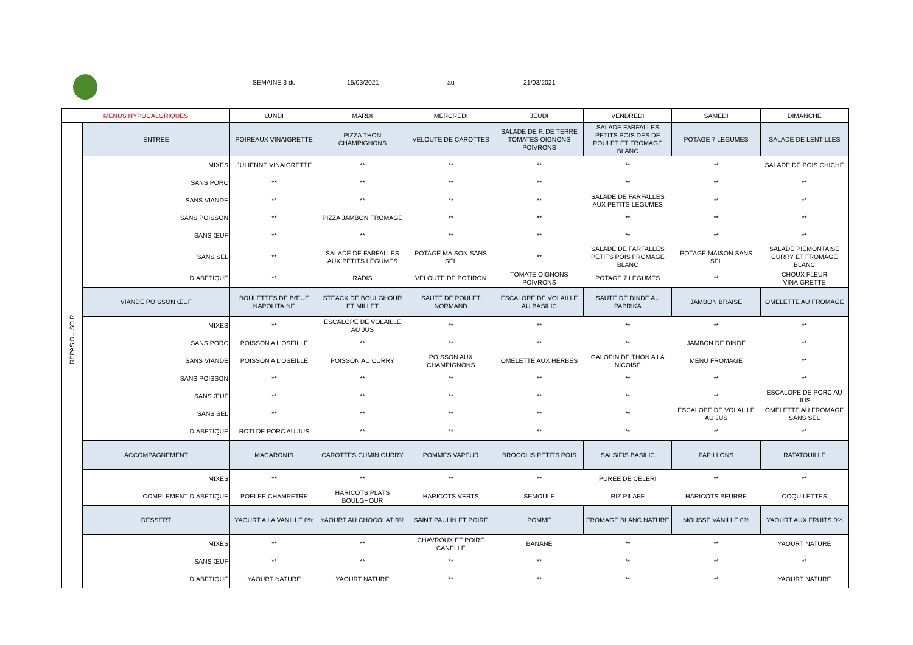SEMAINE 3 du 15/03/2021 au 21/03/2021
| MENUS HYPOCALORIQUES | | LUNDI | MARDI | MERCREDI | JEUDI | VENDREDI | SAMEDI | DIMANCHE |
| --- | --- | --- | --- | --- | --- | --- | --- | --- |
| REPAS DU SOIR | ENTREE | POIREAUX VINAIGRETTE | PIZZA THON CHAMPIGNONS | VELOUTE DE CAROTTES | SALADE DE P. DE TERRE TOMATES OIGNONS POIVRONS | SALADE FARFALLES PETITS POIS DES DE POULET ET FROMAGE BLANC | POTAGE 7 LEGUMES | SALADE DE LENTILLES |
| | MIXES | JULIENNE VINAIGRETTE | ** | ** | ** | ** | ** | SALADE DE POIS CHICHE |
| | SANS PORC | ** | ** | ** | ** | ** | ** | ** |
| | SANS VIANDE | ** | ** | ** | ** | SALADE DE FARFALLES AUX PETITS LEGUMES | ** | ** |
| | SANS POISSON | ** | PIZZA JAMBON FROMAGE | ** | ** | ** | ** | ** |
| | SANS ŒUF | ** | ** | ** | ** | ** | ** | ** |
| | SANS SEL | ** | SALADE DE FARFALLES AUX PETITS LEGUMES | POTAGE MAISON SANS SEL | ** | SALADE DE FARFALLES PETITS POIS FROMAGE BLANC | POTAGE MAISON SANS SEL | SALADE PIEMONTAISE CURRY ET FROMAGE BLANC |
| | DIABETIQUE | ** | RADIS | VELOUTE DE POTIRON | TOMATE OIGNONS POIVRONS | POTAGE 7 LEGUMES | ** | CHOUX FLEUR VINAIGRETTE |
| | VIANDE POISSON ŒUF | BOULETTES DE BŒUF NAPOLITAINE | STEACK DE BOULGHOUR ET MILLET | SAUTE DE POULET NORMAND | ESCALOPE DE VOLAILLE AU BASILIC | SAUTE DE DINDE AU PAPRIKA | JAMBON BRAISE | OMELETTE AU FROMAGE |
| | MIXES | ** | ESCALOPE DE VOLAILLE AU JUS | ** | ** | ** | ** | ** |
| | SANS PORC | POISSON A L'OSEILLE | ** | ** | ** | ** | JAMBON DE DINDE | ** |
| | SANS VIANDE | POISSON A L'OSEILLE | POISSON AU CURRY | POISSON AUX CHAMPIGNONS | OMELETTE AUX HERBES | GALOPIN DE THON A LA NICOISE | MENU FROMAGE | ** |
| | SANS POISSON | ** | ** | ** | ** | ** | ** | ** |
| | SANS ŒUF | ** | ** | ** | ** | ** | ** | ESCALOPE DE PORC AU JUS |
| | SANS SEL | ** | ** | ** | ** | ** | ESCALOPE DE VOLAILLE AU JUS | OMELETTE AU FROMAGE SANS SEL |
| | DIABETIQUE | ROTI DE PORC AU JUS | ** | ** | ** | ** | ** | ** |
| | ACCOMPAGNEMENT | MACARONIS | CAROTTES CUMIN CURRY | POMMES VAPEUR | BROCOLIS PETITS POIS | SALSIFIS BASILIC | PAPILLONS | RATATOUILLE |
| | MIXES | ** | ** | ** | ** | PUREE DE CELERI | ** | ** |
| | COMPLEMENT DIABETIQUE | POELEE CHAMPETRE | HARICOTS PLATS BOULGHOUR | HARICOTS VERTS | SEMOULE | RIZ PILAFF | HARICOTS BEURRE | COQUILETTES |
| | DESSERT | YAOURT A LA VANILLE 0% | YAOURT AU CHOCOLAT 0% | SAINT PAULIN ET POIRE | POMME | FROMAGE BLANC NATURE | MOUSSE VANILLE 0% | YAOURT AUX FRUITS 0% |
| | MIXES | ** | ** | CHAVROUX ET POIRE CANELLE | BANANE | ** | ** | YAOURT NATURE |
| | SANS ŒUF | ** | ** | ** | ** | ** | ** | ** |
| | DIABETIQUE | YAOURT NATURE | YAOURT NATURE | ** | ** | ** | ** | YAOURT NATURE |